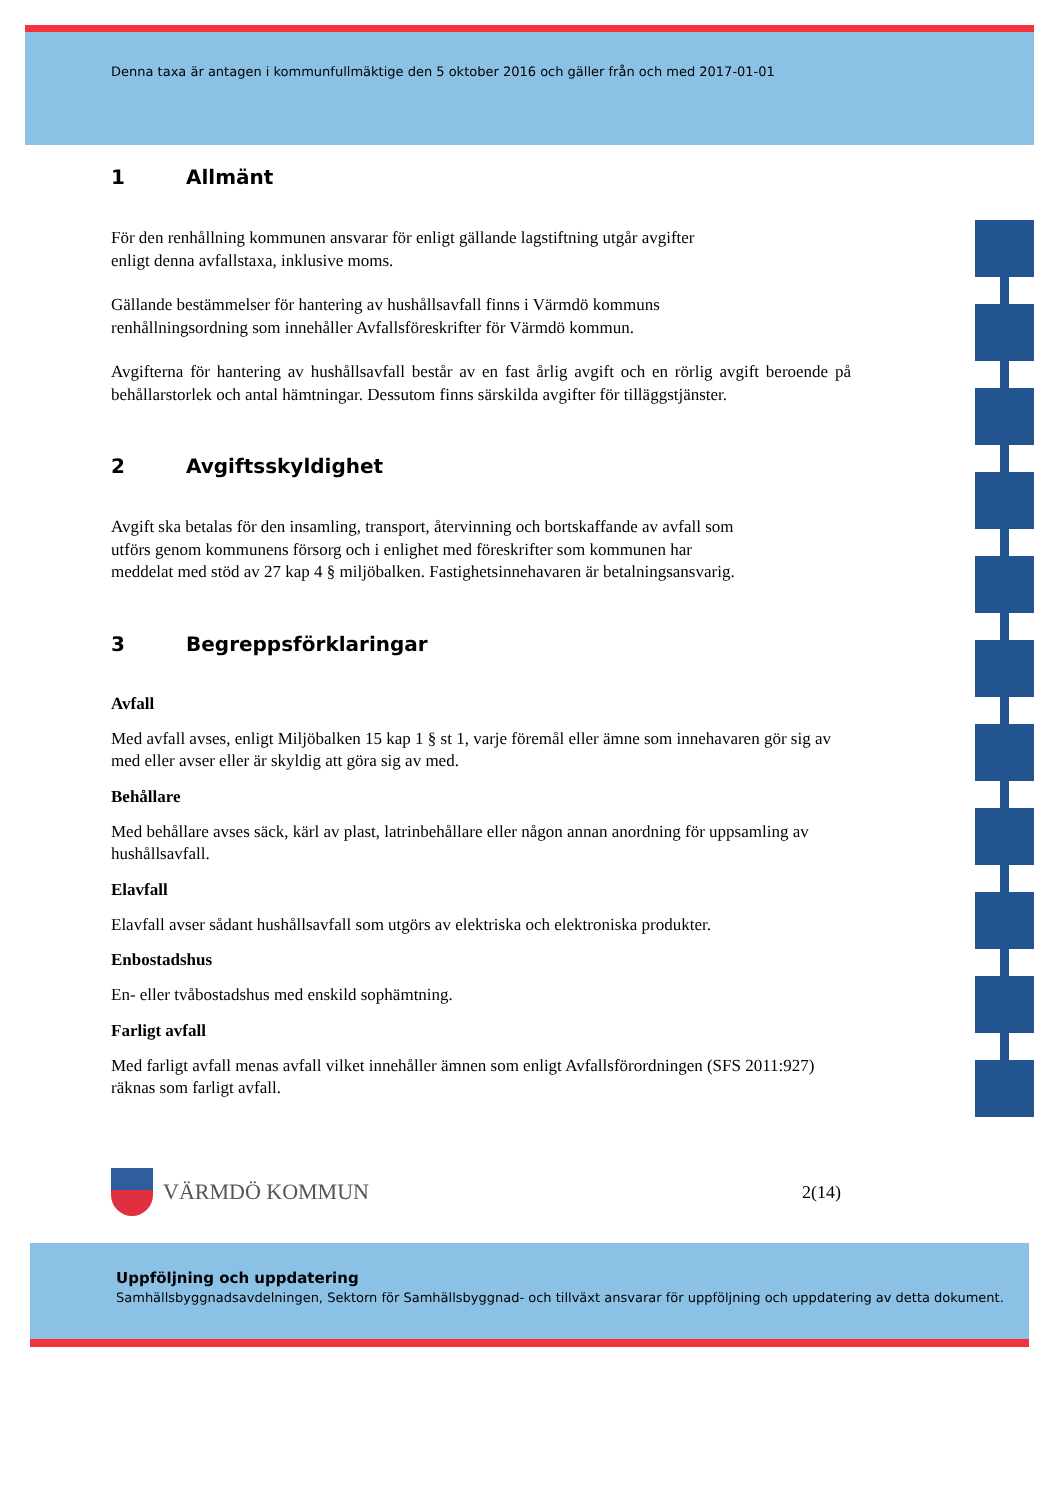Denna taxa är antagen i kommunfullmäktige den 5 oktober 2016 och gäller från och med 2017-01-01
1 Allmänt
För den renhållning kommunen ansvarar för enligt gällande lagstiftning utgår avgifter
enligt denna avfallstaxa, inklusive moms.
Gällande bestämmelser för hantering av hushållsavfall finns i Värmdö kommuns
renhållningsordning som innehåller Avfallsföreskrifter för Värmdö kommun.
Avgifterna för hantering av hushållsavfall består av en fast årlig avgift och en rörlig avgift beroende på behållarstorlek och antal hämtningar. Dessutom finns särskilda avgifter för tilläggstjänster.
2 Avgiftsskyldighet
Avgift ska betalas för den insamling, transport, återvinning och bortskaffande av avfall som utförs genom kommunens försorg och i enlighet med föreskrifter som kommunen har meddelat med stöd av 27 kap 4 § miljöbalken. Fastighetsinnehavaren är betalningsansvarig.
3 Begreppsförklaringar
Avfall
Med avfall avses, enligt Miljöbalken 15 kap 1 § st 1, varje föremål eller ämne som innehavaren gör sig av med eller avser eller är skyldig att göra sig av med.
Behållare
Med behållare avses säck, kärl av plast, latrinbehållare eller någon annan anordning för uppsamling av hushållsavfall.
Elavfall
Elavfall avser sådant hushållsavfall som utgörs av elektriska och elektroniska produkter.
Enbostadshus
En- eller tvåbostadshus med enskild sophämtning.
Farligt avfall
Med farligt avfall menas avfall vilket innehåller ämnen som enligt Avfallsförordningen (SFS 2011:927) räknas som farligt avfall.
VÄRMDÖ KOMMUN
2(14)
Uppföljning och uppdatering
Samhällsbyggnadsavdelningen, Sektorn för Samhällsbyggnad- och tillväxt ansvarar för uppföljning och uppdatering av detta dokument.